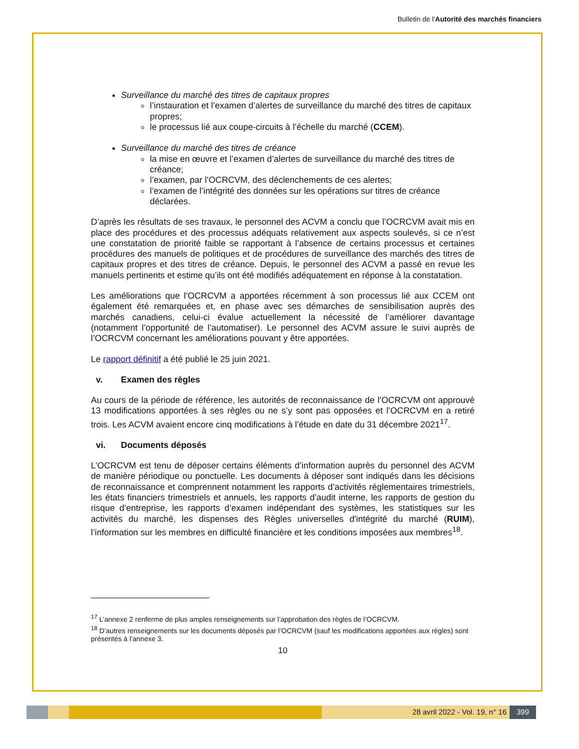Bulletin de l'Autorité des marchés financiers
Surveillance du marché des titres de capitaux propres
l’instauration et l’examen d’alertes de surveillance du marché des titres de capitaux propres;
le processus lié aux coupe-circuits à l’échelle du marché (CCEM).
Surveillance du marché des titres de créance
la mise en œuvre et l’examen d’alertes de surveillance du marché des titres de créance;
l’examen, par l’OCRCVM, des déclenchements de ces alertes;
l’examen de l’intégrité des données sur les opérations sur titres de créance déclarées.
D’après les résultats de ses travaux, le personnel des ACVM a conclu que l’OCRCVM avait mis en place des procédures et des processus adéquats relativement aux aspects soulevés, si ce n’est une constatation de priorité faible se rapportant à l’absence de certains processus et certaines procédures des manuels de politiques et de procédures de surveillance des marchés des titres de capitaux propres et des titres de créance. Depuis, le personnel des ACVM a passé en revue les manuels pertinents et estime qu’ils ont été modifiés adéquatement en réponse à la constatation.
Les améliorations que l’OCRCVM a apportées récemment à son processus lié aux CCEM ont également été remarquées et, en phase avec ses démarches de sensibilisation auprès des marchés canadiens, celui-ci évalue actuellement la nécessité de l’améliorer davantage (notamment l’opportunité de l’automatiser). Le personnel des ACVM assure le suivi auprès de l’OCRCVM concernant les améliorations pouvant y être apportées.
Le rapport définitif a été publié le 25 juin 2021.
v. Examen des règles
Au cours de la période de référence, les autorités de reconnaissance de l’OCRCVM ont approuvé 13 modifications apportées à ses règles ou ne s’y sont pas opposées et l’OCRCVM en a retiré trois. Les ACVM avaient encore cinq modifications à l’étude en date du 31 décembre 2021<sup>17</sup>.
vi. Documents déposés
L’OCRCVM est tenu de déposer certains éléments d’information auprès du personnel des ACVM de manière périodique ou ponctuelle. Les documents à déposer sont indiqués dans les décisions de reconnaissance et comprennent notamment les rapports d’activités réglementaires trimestriels, les états financiers trimestriels et annuels, les rapports d’audit interne, les rapports de gestion du risque d’entreprise, les rapports d’examen indépendant des systèmes, les statistiques sur les activités du marché, les dispenses des Règles universelles d'intégrité du marché (RUIM), l’information sur les membres en difficulté financière et les conditions imposées aux membres<sup>18</sup>.
<sup>17</sup> L’annexe 2 renferme de plus amples renseignements sur l’approbation des règles de l’OCRCVM.
<sup>18</sup> D’autres renseignements sur les documents déposés par l’OCRCVM (sauf les modifications apportées aux règles) sont présentés à l’annexe 3.
10
28 avril 2022 - Vol. 19, n° 16 399